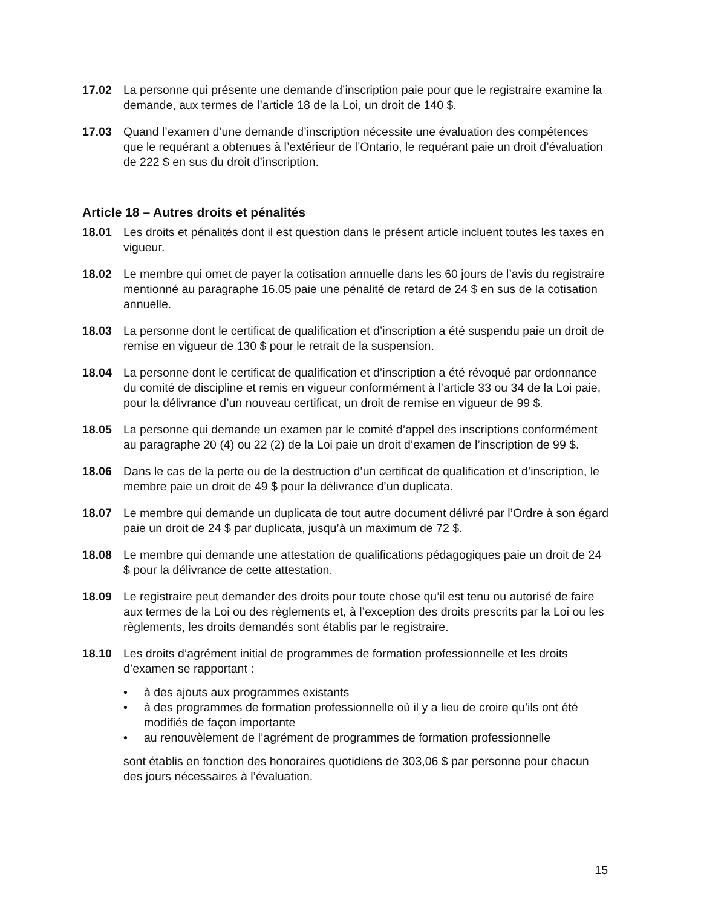17.02 La personne qui présente une demande d’inscription paie pour que le registraire examine la demande, aux termes de l’article 18 de la Loi, un droit de 140 $.
17.03 Quand l’examen d’une demande d’inscription nécessite une évaluation des compétences que le requérant a obtenues à l’extérieur de l’Ontario, le requérant paie un droit d’évaluation de 222 $ en sus du droit d’inscription.
Article 18 – Autres droits et pénalités
18.01 Les droits et pénalités dont il est question dans le présent article incluent toutes les taxes en vigueur.
18.02 Le membre qui omet de payer la cotisation annuelle dans les 60 jours de l’avis du registraire mentionné au paragraphe 16.05 paie une pénalité de retard de 24 $ en sus de la cotisation annuelle.
18.03 La personne dont le certificat de qualification et d’inscription a été suspendu paie un droit de remise en vigueur de 130 $ pour le retrait de la suspension.
18.04 La personne dont le certificat de qualification et d’inscription a été révoqué par ordonnance du comité de discipline et remis en vigueur conformément à l’article 33 ou 34 de la Loi paie, pour la délivrance d’un nouveau certificat, un droit de remise en vigueur de 99 $.
18.05 La personne qui demande un examen par le comité d’appel des inscriptions conformément au paragraphe 20 (4) ou 22 (2) de la Loi paie un droit d’examen de l’inscription de 99 $.
18.06 Dans le cas de la perte ou de la destruction d’un certificat de qualification et d’inscription, le membre paie un droit de 49 $ pour la délivrance d’un duplicata.
18.07 Le membre qui demande un duplicata de tout autre document délivré par l’Ordre à son égard paie un droit de 24 $ par duplicata, jusqu’à un maximum de 72 $.
18.08 Le membre qui demande une attestation de qualifications pédagogiques paie un droit de 24 $ pour la délivrance de cette attestation.
18.09 Le registraire peut demander des droits pour toute chose qu’il est tenu ou autorisé de faire aux termes de la Loi ou des règlements et, à l’exception des droits prescrits par la Loi ou les règlements, les droits demandés sont établis par le registraire.
18.10 Les droits d’agrément initial de programmes de formation professionnelle et les droits d’examen se rapportant :
• à des ajouts aux programmes existants
• à des programmes de formation professionnelle où il y a lieu de croire qu’ils ont été modifiés de façon importante
• au renouvèlement de l’agrément de programmes de formation professionnelle
sont établis en fonction des honoraires quotidiens de 303,06 $ par personne pour chacun des jours nécessaires à l’évaluation.
15